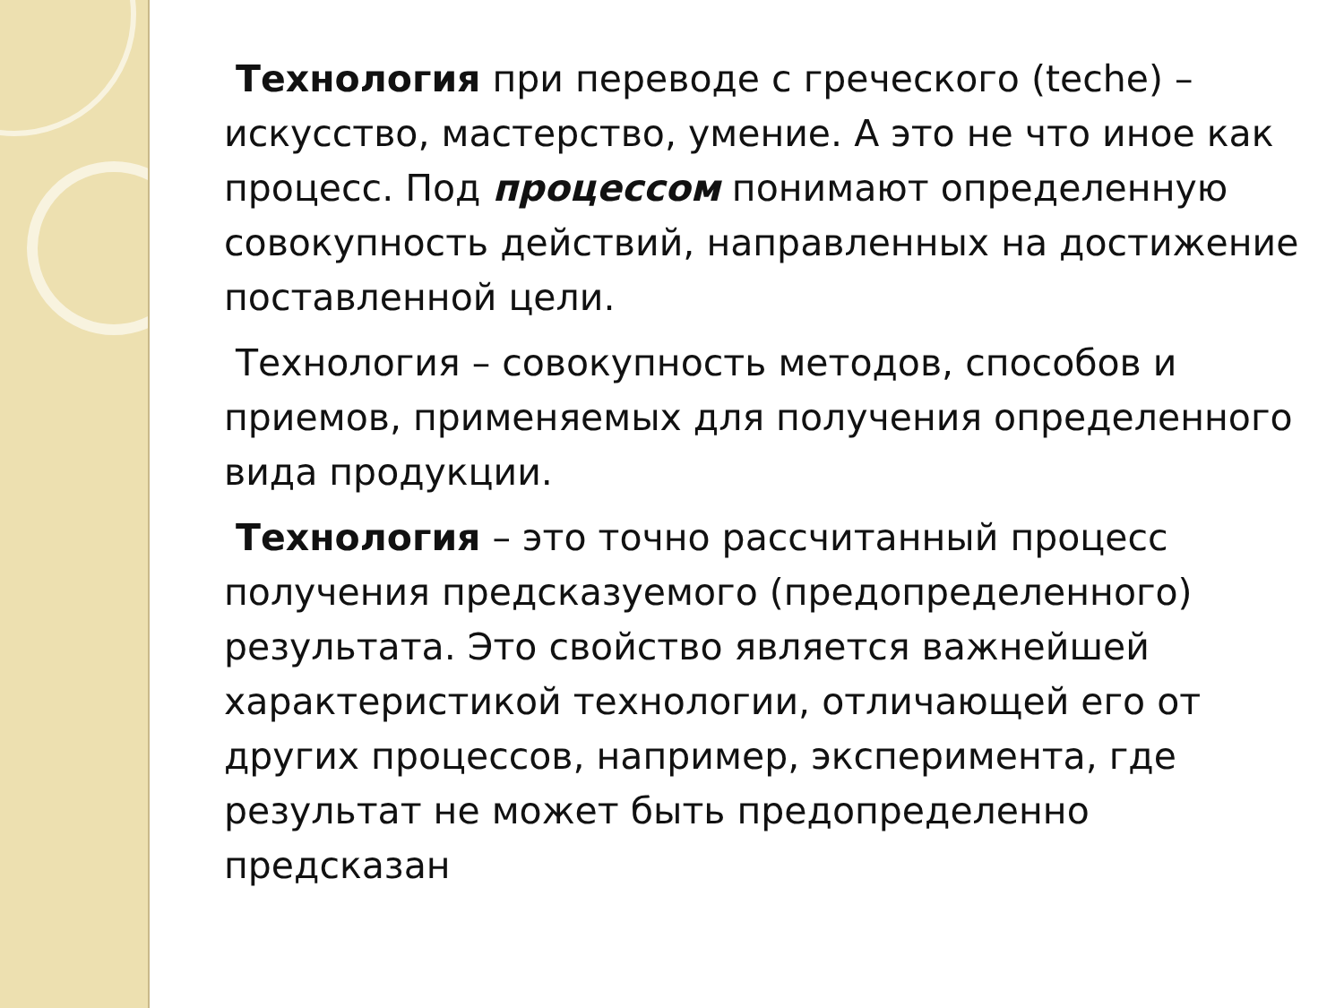Технология при переводе с греческого (teche) – искусство, мастерство, умение. А это не что иное как процесс. Под процессом понимают определенную совокупность действий, направленных на достижение поставленной цели.
Технология – совокупность методов, способов и приемов, применяемых для получения определенного вида продукции.
Технология – это точно рассчитанный процесс получения предсказуемого (предопределенного) результата. Это свойство является важнейшей характеристикой технологии, отличающей его от других процессов, например, эксперимента, где результат не может быть предопределенно предсказан